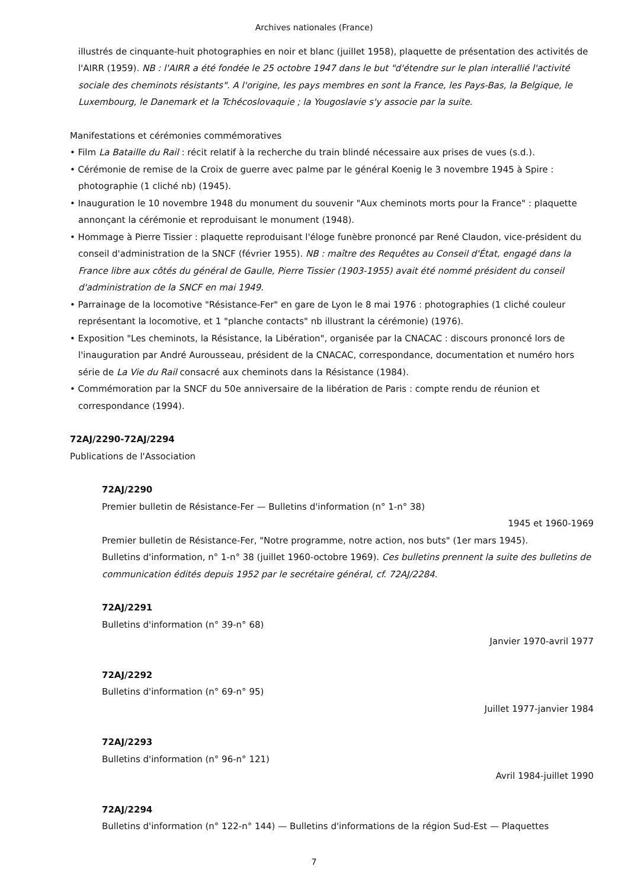Archives nationales (France)
illustrés de cinquante-huit photographies en noir et blanc (juillet 1958), plaquette de présentation des activités de l'AIRR (1959). NB : l'AIRR a été fondée le 25 octobre 1947 dans le but "d'étendre sur le plan interallié l'activité sociale des cheminots résistants". A l'origine, les pays membres en sont la France, les Pays-Bas, la Belgique, le Luxembourg, le Danemark et la Tchécoslovaquie ; la Yougoslavie s'y associe par la suite.
Manifestations et cérémonies commémoratives
• Film La Bataille du Rail : récit relatif à la recherche du train blindé nécessaire aux prises de vues (s.d.).
• Cérémonie de remise de la Croix de guerre avec palme par le général Koenig le 3 novembre 1945 à Spire : photographie (1 cliché nb) (1945).
• Inauguration le 10 novembre 1948 du monument du souvenir "Aux cheminots morts pour la France" : plaquette annonçant la cérémonie et reproduisant le monument (1948).
• Hommage à Pierre Tissier : plaquette reproduisant l'éloge funèbre prononcé par René Claudon, vice-président du conseil d'administration de la SNCF (février 1955). NB : maître des Requêtes au Conseil d'État, engagé dans la France libre aux côtés du général de Gaulle, Pierre Tissier (1903-1955) avait été nommé président du conseil d'administration de la SNCF en mai 1949.
• Parrainage de la locomotive "Résistance-Fer" en gare de Lyon le 8 mai 1976 : photographies (1 cliché couleur représentant la locomotive, et 1 "planche contacts" nb illustrant la cérémonie) (1976).
• Exposition "Les cheminots, la Résistance, la Libération", organisée par la CNACAC : discours prononcé lors de l'inauguration par André Aurousseau, président de la CNACAC, correspondance, documentation et numéro hors série de La Vie du Rail consacré aux cheminots dans la Résistance (1984).
• Commémoration par la SNCF du 50e anniversaire de la libération de Paris : compte rendu de réunion et correspondance (1994).
72AJ/2290-72AJ/2294
Publications de l'Association
72AJ/2290
Premier bulletin de Résistance-Fer — Bulletins d'information (n° 1-n° 38)
1945 et 1960-1969
Premier bulletin de Résistance-Fer, "Notre programme, notre action, nos buts" (1er mars 1945).
Bulletins d'information, n° 1-n° 38 (juillet 1960-octobre 1969). Ces bulletins prennent la suite des bulletins de communication édités depuis 1952 par le secrétaire général, cf. 72AJ/2284.
72AJ/2291
Bulletins d'information (n° 39-n° 68)
Janvier 1970-avril 1977
72AJ/2292
Bulletins d'information (n° 69-n° 95)
Juillet 1977-janvier 1984
72AJ/2293
Bulletins d'information (n° 96-n° 121)
Avril 1984-juillet 1990
72AJ/2294
Bulletins d'information (n° 122-n° 144) — Bulletins d'informations de la région Sud-Est — Plaquettes
7